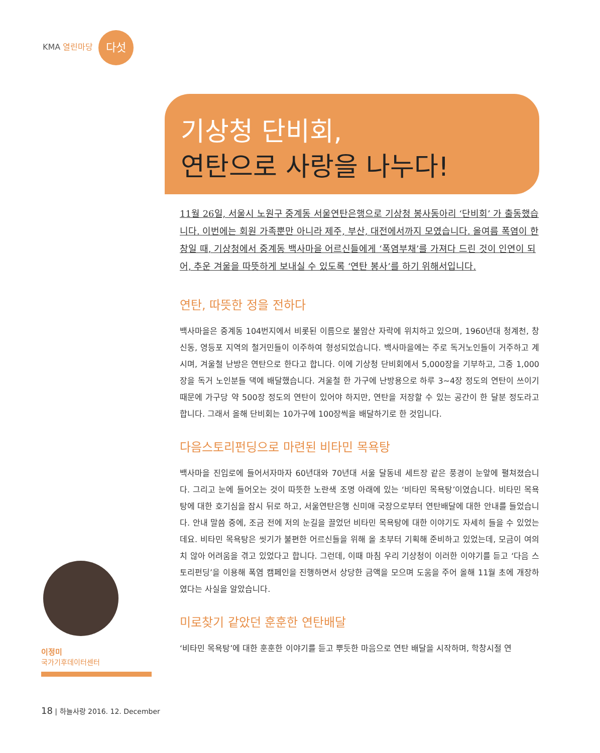KMA 열린마당 다섯
기상청 단비회,
연탄으로 사랑을 나누다!
11월 26일, 서울시 노원구 중계동 서울연탄은행으로 기상청 봉사동아리 ‘단비회’ 가 출동했습니다. 이번에는 회원 가족뿐만 아니라 제주, 부산, 대전에서까지 모였습니다. 올여름 폭염이 한창일 때, 기상청에서 중계동 백사마을 어르신들에게 ‘폭염부채’를 가져다 드린 것이 인연이 되어, 추운 겨울을 따뜻하게 보내실 수 있도록 ‘연탄 봉사’를 하기 위해서입니다.
연탄, 따뜻한 정을 전하다
백사마을은 중계동 104번지에서 비롯된 이름으로 불암산 자락에 위치하고 있으며, 1960년대 청계천, 창신동, 영등포 지역의 철거민들이 이주하여 형성되었습니다. 백사마을에는 주로 독거노인들이 거주하고 계시며, 겨울철 난방은 연탄으로 한다고 합니다. 이에 기상청 단비회에서 5,000장을 기부하고, 그중 1,000장을 독거 노인분들 댁에 배달했습니다. 겨울철 한 가구에 난방용으로 하루 3~4장 정도의 연탄이 쓰이기 때문에 가구당 약 500장 정도의 연탄이 있어야 하지만, 연탄을 저장할 수 있는 공간이 한 달분 정도라고 합니다. 그래서 올해 단비회는 10가구에 100장씩을 배달하기로 한 것입니다.
다음스토리펀딩으로 마련된 비타민 목욕탕
백사마을 진입로에 들어서자마자 60년대와 70년대 서울 달동네 세트장 같은 풍경이 눈앞에 펼쳐졌습니다. 그리고 눈에 들어오는 것이 따뜻한 노란색 조명 아래에 있는 ‘비타민 목욕탕’이였습니다. 비타민 목욕탕에 대한 호기심을 잠시 뒤로 하고, 서울연탄은행 신미애 국장으로부터 연탄배달에 대한 안내를 들었습니다. 안내 말씀 중에, 조금 전에 저의 눈길을 끌었던 비타민 목욕탕에 대한 이야기도 자세히 들을 수 있었는데요. 비타민 목욕탕은 씻기가 불편한 어르신들을 위해 올 초부터 기획해 준비하고 있었는데, 모금이 여의치 않아 어려움을 겪고 있었다고 합니다. 그런데, 이때 마침 우리 기상청이 이러한 이야기를 듣고 ‘다음 스토리펀딩’을 이용해 폭염 캠페인을 진행하면서 상당한 금액을 모으며 도움을 주어 올해 11월 초에 개장하였다는 사실을 알았습니다.
미로찾기 같았던 훈훈한 연탄배달
‘비타민 목욕탕’에 대한 훈훈한 이야기를 듣고 뿌듯한 마음으로 연탄 배달을 시작하며, 학창시절 연
이정미
국가기후데이터센터
18 | 하늘사랑 2016. 12. December